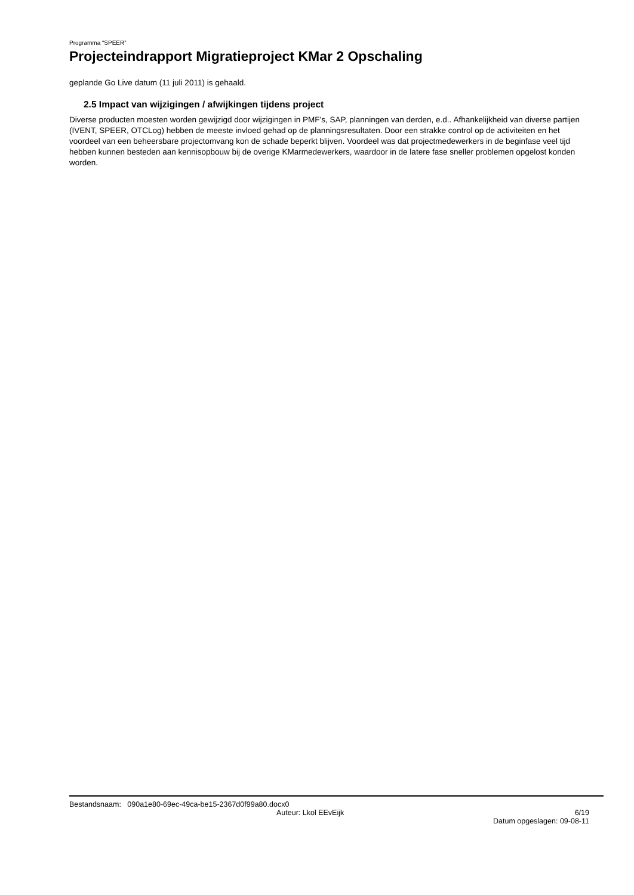Programma “SPEER”
Projecteindrapport Migratieproject KMar 2 Opschaling
geplande Go Live datum (11 juli 2011) is gehaald.
2.5 Impact van wijzigingen / afwijkingen tijdens project
Diverse producten moesten worden gewijzigd door wijzigingen in PMF’s, SAP, planningen van derden, e.d.. Afhankelijkheid van diverse partijen (IVENT, SPEER, OTCLog) hebben de meeste invloed gehad op de planningsresultaten. Door een strakke control op de activiteiten en het voordeel van een beheersbare projectomvang kon de schade beperkt blijven. Voordeel was dat projectmedewerkers in de beginfase veel tijd hebben kunnen besteden aan kennisopbouw bij de overige KMarmedewerkers, waardoor in de latere fase sneller problemen opgelost konden worden.
Bestandsnaam: 090a1e80-69ec-49ca-be15-2367d0f99a80.docx0
Auteur: Lkol EEvEijk 6/19
Datum opgeslagen: 09-08-11